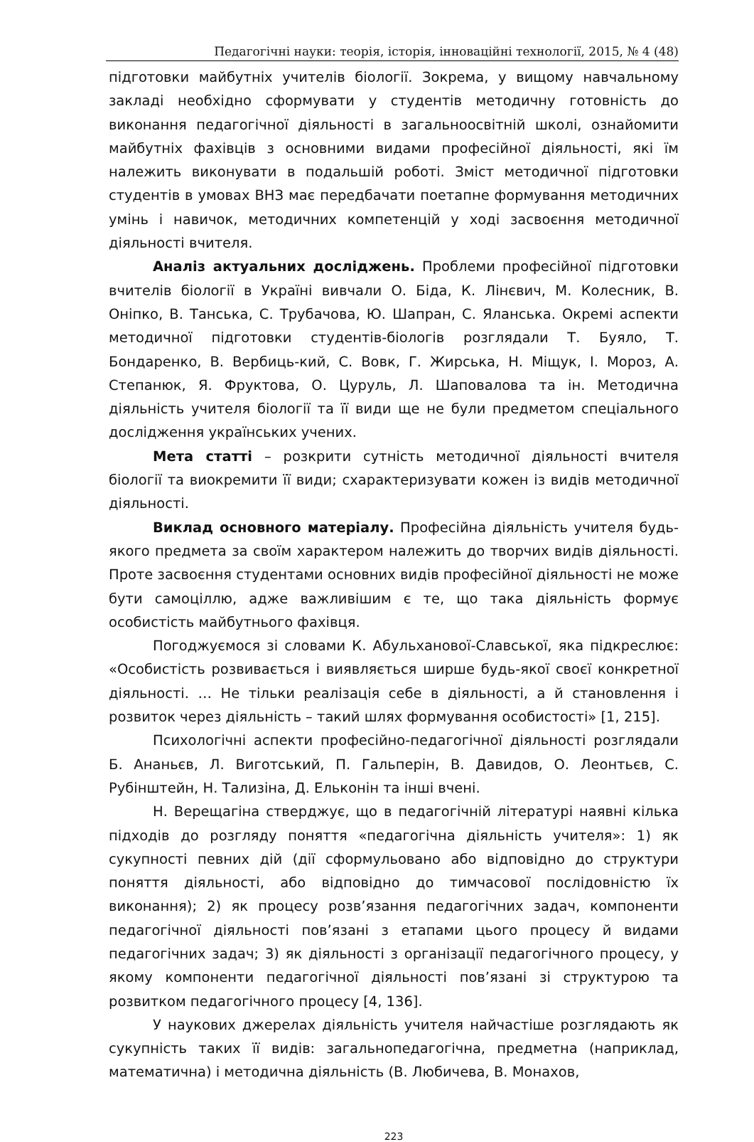Педагогічні науки: теорія, історія, інноваційні технології, 2015, № 4 (48)
підготовки майбутніх учителів біології. Зокрема, у вищому навчальному закладі необхідно сформувати у студентів методичну готовність до виконання педагогічної діяльності в загальноосвітній школі, ознайомити майбутніх фахівців з основними видами професійної діяльності, які їм належить виконувати в подальшій роботі. Зміст методичної підготовки студентів в умовах ВНЗ має передбачати поетапне формування методичних умінь і навичок, методичних компетенцій у ході засвоєння методичної діяльності вчителя.
Аналіз актуальних досліджень. Проблеми професійної підготовки вчителів біології в Україні вивчали О. Біда, К. Лінєвич, М. Колесник, В. Оніпко, В. Танська, С. Трубачова, Ю. Шапран, С. Яланська. Окремі аспекти методичної підготовки студентів-біологів розглядали Т. Буяло, Т. Бондаренко, В. Вербиць-кий, С. Вовк, Г. Жирська, Н. Міщук, І. Мороз, А. Степанюк, Я. Фруктова, О. Цуруль, Л. Шаповалова та ін. Методична діяльність учителя біології та її види ще не були предметом спеціального дослідження українських учених.
Мета статті – розкрити сутність методичної діяльності вчителя біології та виокремити її види; схарактеризувати кожен із видів методичної діяльності.
Виклад основного матеріалу. Професійна діяльність учителя будь-якого предмета за своїм характером належить до творчих видів діяльності. Проте засвоєння студентами основних видів професійної діяльності не може бути самоціллю, адже важливішим є те, що така діяльність формує особистість майбутнього фахівця.
Погоджуємося зі словами К. Абульханової-Славської, яка підкреслює: «Особистість розвивається і виявляється ширше будь-якої своєї конкретної діяльності. … Не тільки реалізація себе в діяльності, а й становлення і розвиток через діяльність – такий шлях формування особистості» [1, 215].
Психологічні аспекти професійно-педагогічної діяльності розглядали Б. Ананьєв, Л. Виготський, П. Гальперін, В. Давидов, О. Леонтьєв, С. Рубінштейн, Н. Тализіна, Д. Ельконін та інші вчені.
Н. Верещагіна стверджує, що в педагогічній літературі наявні кілька підходів до розгляду поняття «педагогічна діяльність учителя»: 1) як сукупності певних дій (дії сформульовано або відповідно до структури поняття діяльності, або відповідно до тимчасової послідовністю їх виконання); 2) як процесу розв’язання педагогічних задач, компоненти педагогічної діяльності пов’язані з етапами цього процесу й видами педагогічних задач; 3) як діяльності з організації педагогічного процесу, у якому компоненти педагогічної діяльності пов’язані зі структурою та розвитком педагогічного процесу [4, 136].
У наукових джерелах діяльність учителя найчастіше розглядають як сукупність таких її видів: загальнопедагогічна, предметна (наприклад, математична) і методична діяльність (В. Любичева, В. Монахов,
223